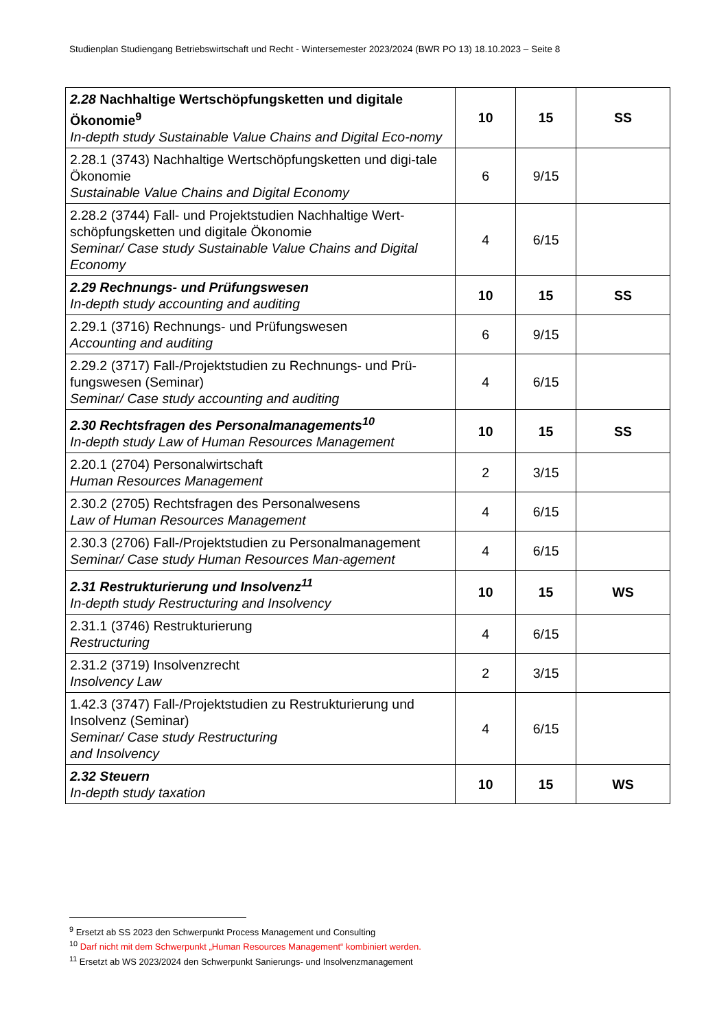Studienplan Studiengang Betriebswirtschaft und Recht - Wintersemester 2023/2024 (BWR PO 13) 18.10.2023 – Seite 8
| 2.28 Nachhaltige Wertschöpfungsketten und digitale Ökonomie<sup>9</sup> In-depth study Sustainable Value Chains and Digital Eco-nomy | 10 | 15 | SS |
| 2.28.1 (3743) Nachhaltige Wertschöpfungsketten und digi-tale Ökonomie Sustainable Value Chains and Digital Economy | 6 | 9/15 | |
| 2.28.2 (3744) Fall- und Projektstudien Nachhaltige Wert-schöpfungsketten und digitale Ökonomie Seminar/ Case study Sustainable Value Chains and Digital Economy | 4 | 6/15 | |
| 2.29 Rechnungs- und Prüfungswesen In-depth study accounting and auditing | 10 | 15 | SS |
| 2.29.1 (3716) Rechnungs- und Prüfungswesen Accounting and auditing | 6 | 9/15 | |
| 2.29.2 (3717) Fall-/Projektstudien zu Rechnungs- und Prü-fungswesen (Seminar) Seminar/ Case study accounting and auditing | 4 | 6/15 | |
| 2.30 Rechtsfragen des Personalmanagements<sup>10</sup> In-depth study Law of Human Resources Management | 10 | 15 | SS |
| 2.20.1 (2704) Personalwirtschaft Human Resources Management | 2 | 3/15 | |
| 2.30.2 (2705) Rechtsfragen des Personalwesens Law of Human Resources Management | 4 | 6/15 | |
| 2.30.3 (2706) Fall-/Projektstudien zu Personalmanagement Seminar/ Case study Human Resources Man-agement | 4 | 6/15 | |
| 2.31 Restrukturierung und Insolvenz<sup>11</sup> In-depth study Restructuring and Insolvency | 10 | 15 | WS |
| 2.31.1 (3746) Restrukturierung Restructuring | 4 | 6/15 | |
| 2.31.2 (3719) Insolvenzrecht Insolvency Law | 2 | 3/15 | |
| 1.42.3 (3747) Fall-/Projektstudien zu Restrukturierung und Insolvenz (Seminar) Seminar/ Case study Restructuring and Insolvency | 4 | 6/15 | |
| 2.32 Steuern In-depth study taxation | 10 | 15 | WS |
<sup>9</sup> Ersetzt ab SS 2023 den Schwerpunkt Process Management und Consulting
<sup>10</sup> Darf nicht mit dem Schwerpunkt „Human Resources Management“ kombiniert werden.
<sup>11</sup> Ersetzt ab WS 2023/2024 den Schwerpunkt Sanierungs- und Insolvenzmanagement